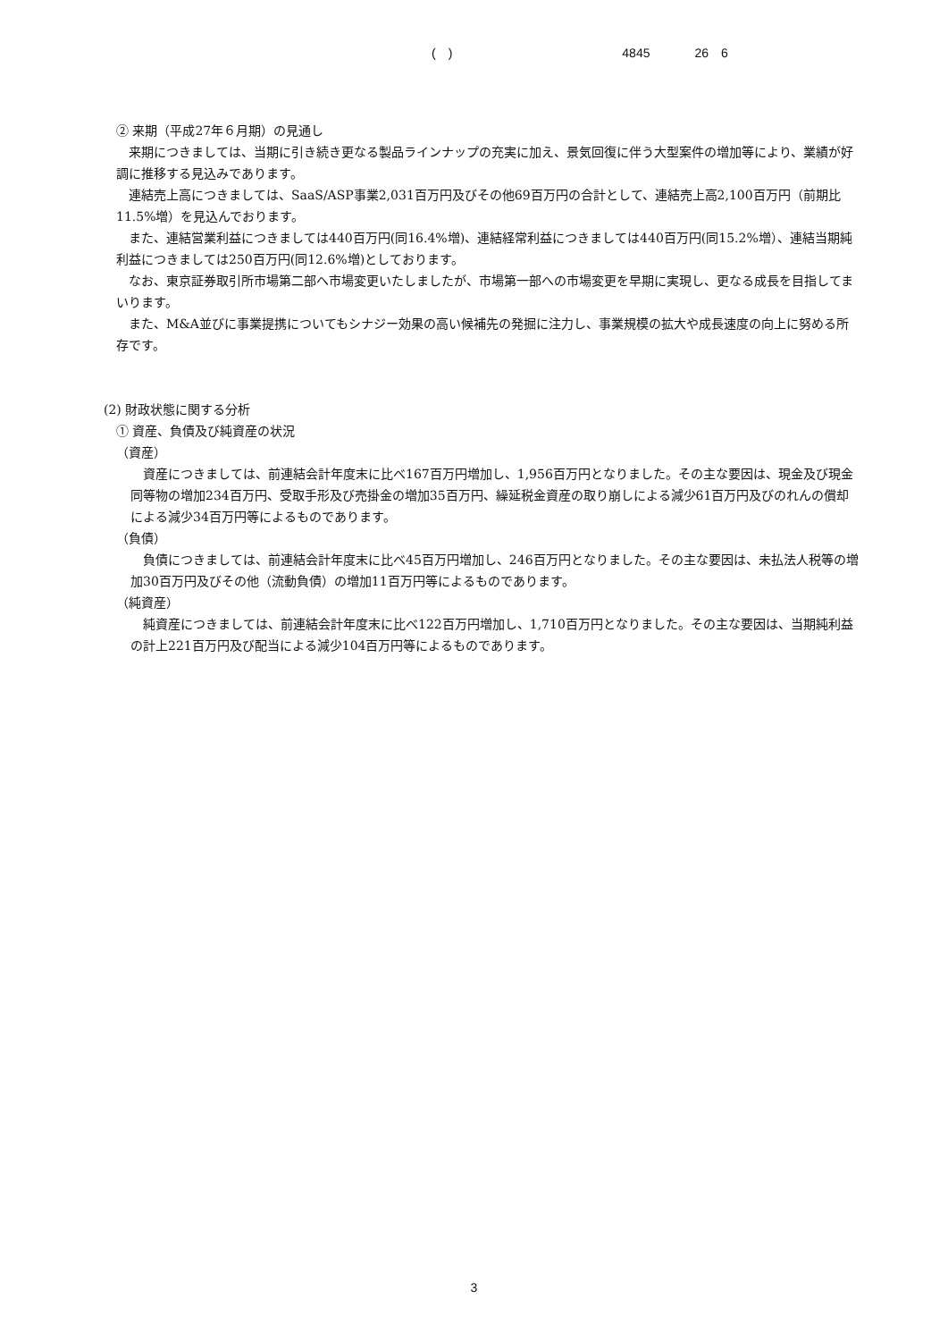(　) 4845 26　6
② 来期（平成27年６月期）の見通し
来期につきましては、当期に引き続き更なる製品ラインナップの充実に加え、景気回復に伴う大型案件の増加等により、業績が好調に推移する見込みであります。
連結売上高につきましては、SaaS/ASP事業2,031百万円及びその他69百万円の合計として、連結売上高2,100百万円（前期比11.5%増）を見込んでおります。
また、連結営業利益につきましては440百万円(同16.4%増)、連結経常利益につきましては440百万円(同15.2%増）、連結当期純利益につきましては250百万円(同12.6%増)としております。
なお、東京証券取引所市場第二部へ市場変更いたしましたが、市場第一部への市場変更を早期に実現し、更なる成長を目指してまいります。
また、M&A並びに事業提携についてもシナジー効果の高い候補先の発掘に注力し、事業規模の拡大や成長速度の向上に努める所存です。
(2) 財政状態に関する分析
① 資産、負債及び純資産の状況
（資産）
資産につきましては、前連結会計年度末に比べ167百万円増加し、1,956百万円となりました。その主な要因は、現金及び現金同等物の増加234百万円、受取手形及び売掛金の増加35百万円、繰延税金資産の取り崩しによる減少61百万円及びのれんの償却による減少34百万円等によるものであります。
（負債）
負債につきましては、前連結会計年度末に比べ45百万円増加し、246百万円となりました。その主な要因は、未払法人税等の増加30百万円及びその他（流動負債）の増加11百万円等によるものであります。
（純資産）
純資産につきましては、前連結会計年度末に比べ122百万円増加し、1,710百万円となりました。その主な要因は、当期純利益の計上221百万円及び配当による減少104百万円等によるものであります。
3